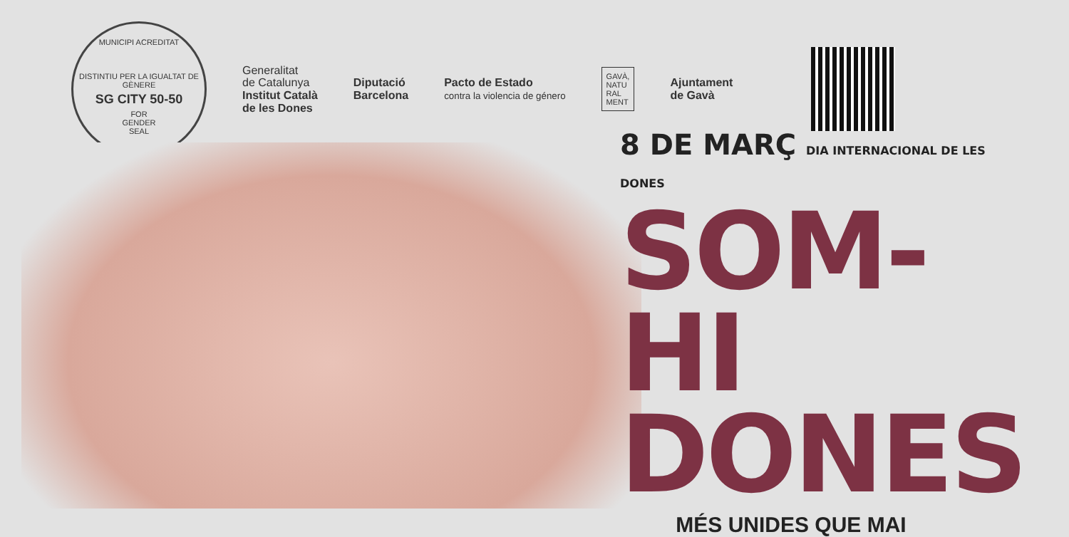MUNICIPI ACREDITAT
DISTINTIU PER LA IGUALTAT DE GÈNERE
SG CITY 50-50
FOR
GENDER
SEAL
Generalitat
de Catalunya
Institut Català
de les Dones
Diputació
Barcelona
Pacto de Estado
contra la violencia de género
GAVÀ,
NATU
RAL
MENT
Ajuntament
de Gavà
8 DE MARÇ DIA INTERNACIONAL DE LES DONES
SOM-HI
DONES
MÉS UNIDES QUE MAI